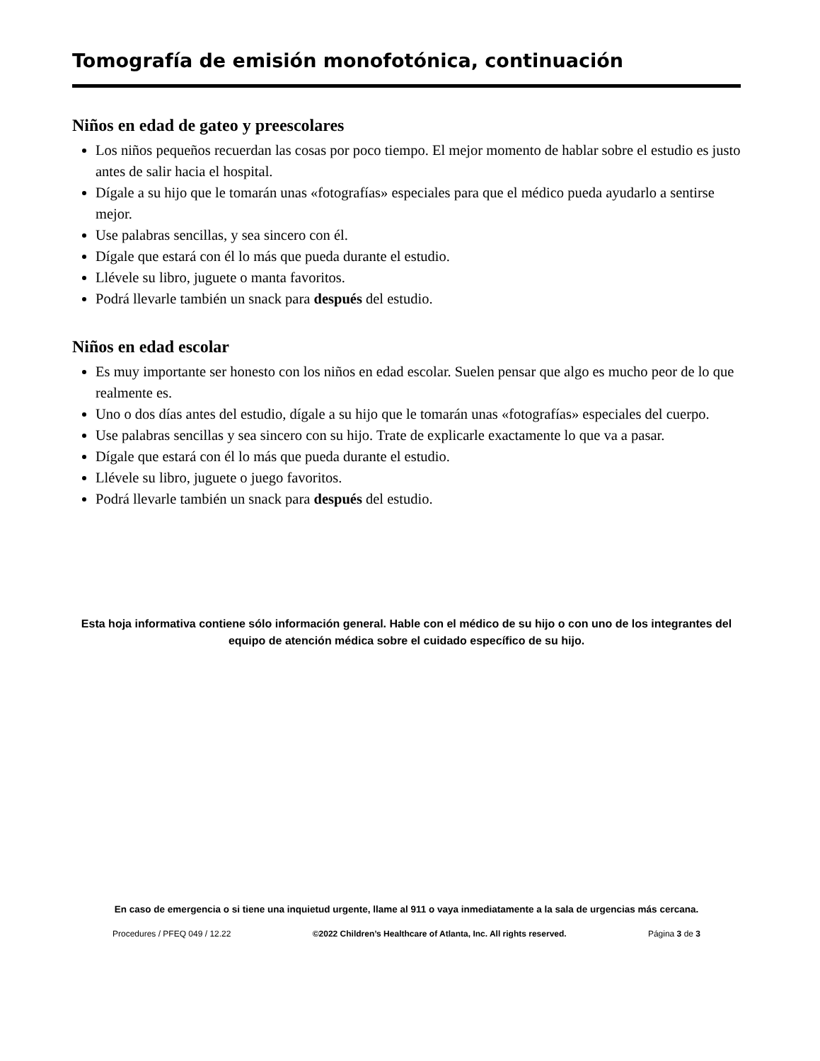Tomografía de emisión monofotónica, continuación
Niños en edad de gateo y preescolares
Los niños pequeños recuerdan las cosas por poco tiempo. El mejor momento de hablar sobre el estudio es justo antes de salir hacia el hospital.
Dígale a su hijo que le tomarán unas «fotografías» especiales para que el médico pueda ayudarlo a sentirse mejor.
Use palabras sencillas, y sea sincero con él.
Dígale que estará con él lo más que pueda durante el estudio.
Llévele su libro, juguete o manta favoritos.
Podrá llevarle también un snack para después del estudio.
Niños en edad escolar
Es muy importante ser honesto con los niños en edad escolar. Suelen pensar que algo es mucho peor de lo que realmente es.
Uno o dos días antes del estudio, dígale a su hijo que le tomarán unas «fotografías» especiales del cuerpo.
Use palabras sencillas y sea sincero con su hijo. Trate de explicarle exactamente lo que va a pasar.
Dígale que estará con él lo más que pueda durante el estudio.
Llévele su libro, juguete o juego favoritos.
Podrá llevarle también un snack para después del estudio.
Esta hoja informativa contiene sólo información general. Hable con el médico de su hijo o con uno de los integrantes del equipo de atención médica sobre el cuidado específico de su hijo.
En caso de emergencia o si tiene una inquietud urgente, llame al 911 o vaya inmediatamente a la sala de urgencias más cercana.
Procedures / PFEQ 049 / 12.22 ©2022 Children’s Healthcare of Atlanta, Inc. All rights reserved. Página 3 de 3